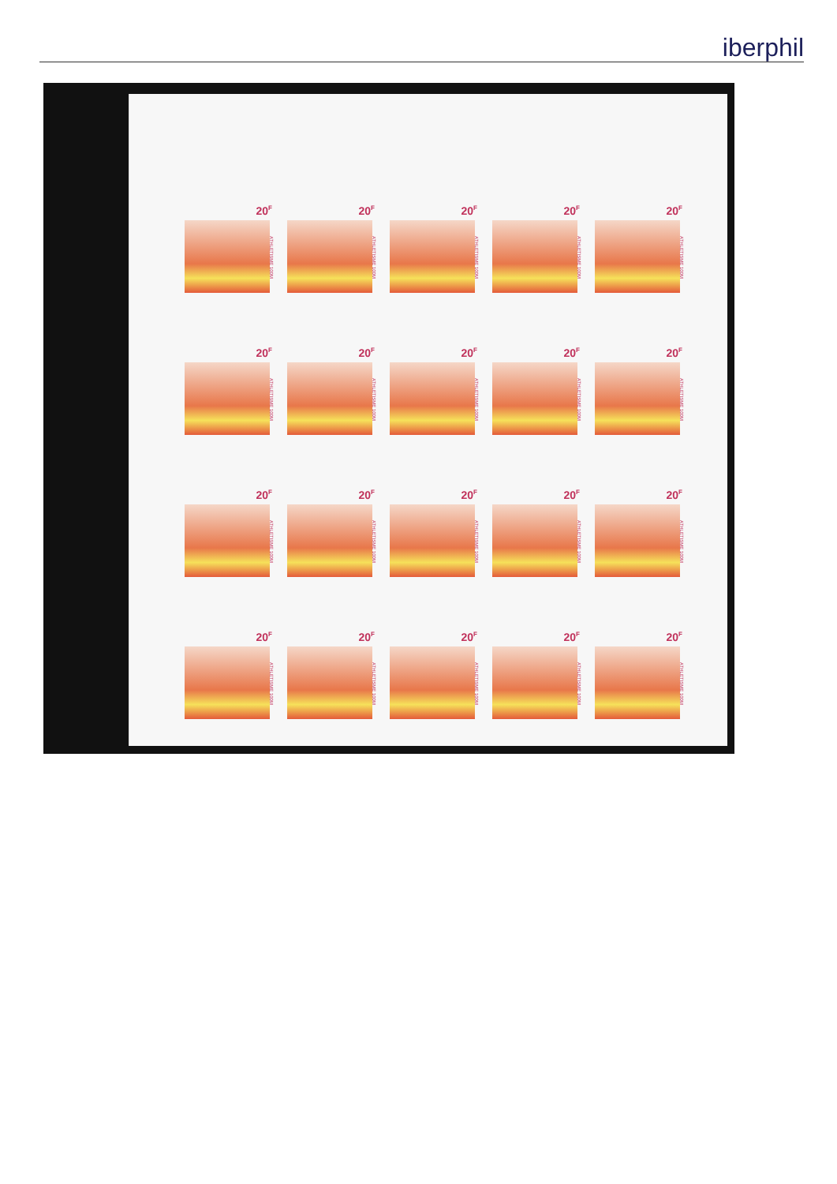iberphil
20<sup>F</sup>
ATHLETISME 100M
20<sup>F</sup>
ATHLETISME 100M
20<sup>F</sup>
ATHLETISME 100M
20<sup>F</sup>
ATHLETISME 100M
20<sup>F</sup>
ATHLETISME 100M
20<sup>F</sup>
ATHLETISME 100M
20<sup>F</sup>
ATHLETISME 100M
20<sup>F</sup>
ATHLETISME 100M
20<sup>F</sup>
ATHLETISME 100M
20<sup>F</sup>
ATHLETISME 100M
20<sup>F</sup>
ATHLETISME 100M
20<sup>F</sup>
ATHLETISME 100M
20<sup>F</sup>
ATHLETISME 100M
20<sup>F</sup>
ATHLETISME 100M
20<sup>F</sup>
ATHLETISME 100M
20<sup>F</sup>
ATHLETISME 100M
20<sup>F</sup>
ATHLETISME 100M
20<sup>F</sup>
ATHLETISME 100M
20<sup>F</sup>
ATHLETISME 100M
20<sup>F</sup>
ATHLETISME 100M